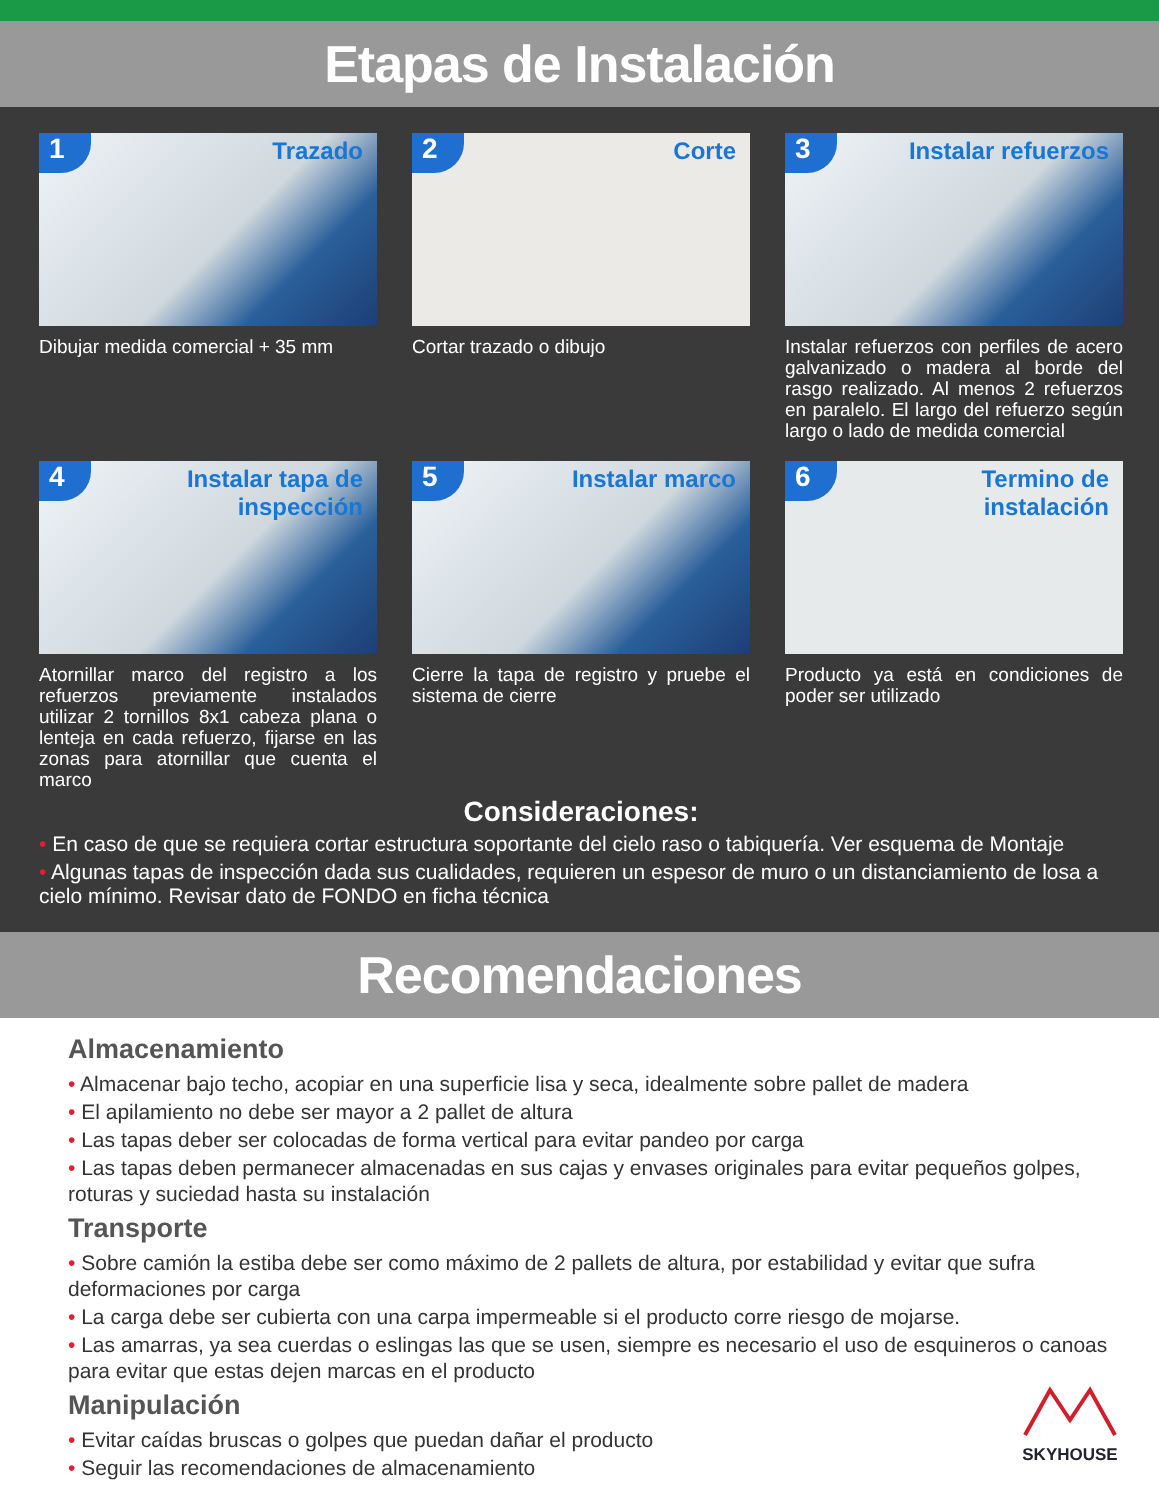Etapas de Instalación
1 Trazado
Dibujar medida comercial + 35 mm
2 Corte
Cortar trazado o dibujo
3
Instalar refuerzos
Instalar refuerzos con perfiles de acero galvanizado o madera al borde del rasgo realizado. Al menos 2 refuerzos en paralelo. El largo del refuerzo según largo o lado de medida comercial
4
Instalar tapa de inspección
Atornillar marco del registro a los refuerzos previamente instalados utilizar 2 tornillos 8x1 cabeza plana o lenteja en cada refuerzo, fijarse en las zonas para atornillar que cuenta el marco
5 Instalar marco
Cierre la tapa de registro y pruebe el sistema de cierre
6
Termino de instalación
Producto ya está en condiciones de poder ser utilizado
Consideraciones:
• En caso de que se requiera cortar estructura soportante del cielo raso o tabiquería. Ver esquema de Montaje
• Algunas tapas de inspección dada sus cualidades, requieren un espesor de muro o un distanciamiento de losa a cielo mínimo. Revisar dato de FONDO en ficha técnica
Recomendaciones
Almacenamiento
• Almacenar bajo techo, acopiar en una superficie lisa y seca, idealmente sobre pallet de madera
• El apilamiento no debe ser mayor a 2 pallet de altura
• Las tapas deber ser colocadas de forma vertical para evitar pandeo por carga
• Las tapas deben permanecer almacenadas en sus cajas y envases originales para evitar pequeños golpes, roturas y suciedad hasta su instalación
Transporte
• Sobre camión la estiba debe ser como máximo de 2 pallets de altura, por estabilidad y evitar que sufra deformaciones por carga
• La carga debe ser cubierta con una carpa impermeable si el producto corre riesgo de mojarse.
• Las amarras, ya sea cuerdas o eslingas las que se usen, siempre es necesario el uso de esquineros o canoas para evitar que estas dejen marcas en el producto
Manipulación
• Evitar caídas bruscas o golpes que puedan dañar el producto
• Seguir las recomendaciones de almacenamiento
SKYHOUSE